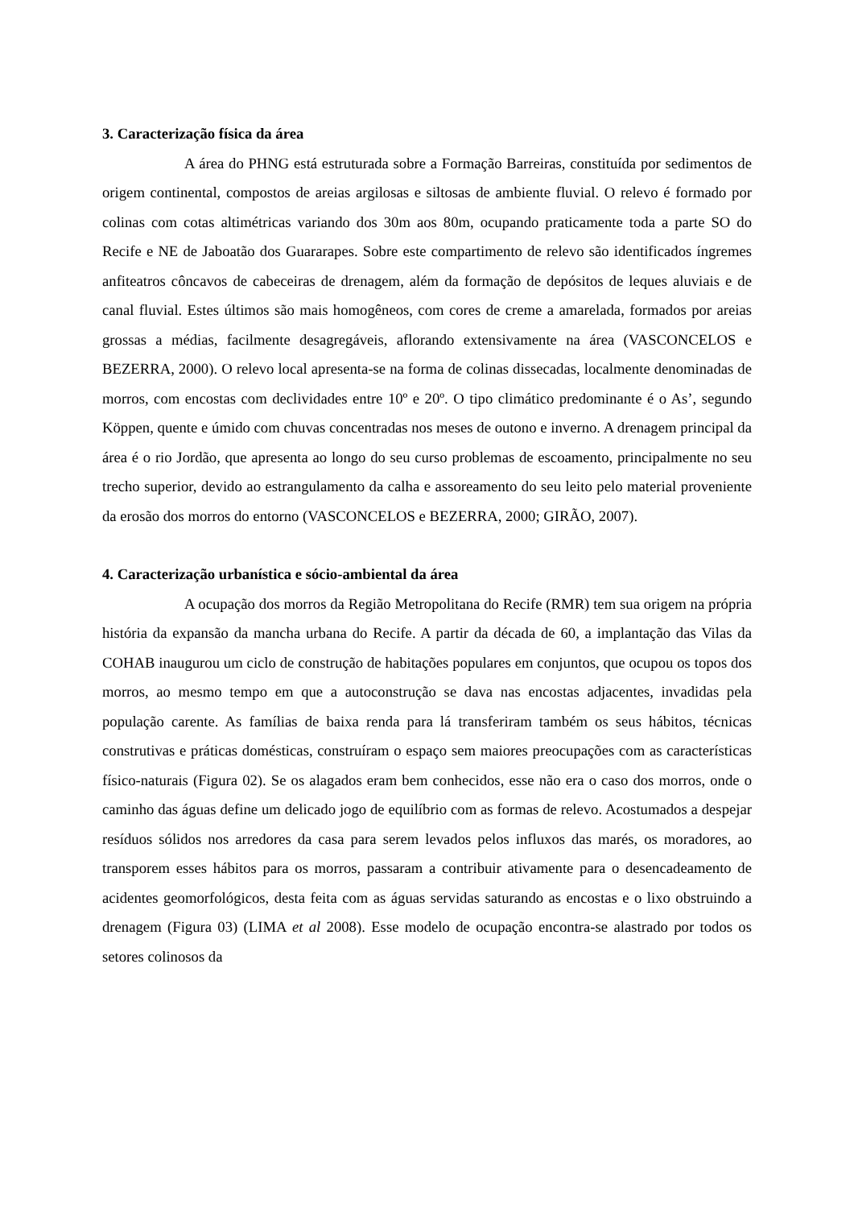3. Caracterização física da área
A área do PHNG está estruturada sobre a Formação Barreiras, constituída por sedimentos de origem continental, compostos de areias argilosas e siltosas de ambiente fluvial. O relevo é formado por colinas com cotas altimétricas variando dos 30m aos 80m, ocupando praticamente toda a parte SO do Recife e NE de Jaboatão dos Guararapes. Sobre este compartimento de relevo são identificados íngremes anfiteatros côncavos de cabeceiras de drenagem, além da formação de depósitos de leques aluviais e de canal fluvial. Estes últimos são mais homogêneos, com cores de creme a amarelada, formados por areias grossas a médias, facilmente desagregáveis, aflorando extensivamente na área (VASCONCELOS e BEZERRA, 2000). O relevo local apresenta-se na forma de colinas dissecadas, localmente denominadas de morros, com encostas com declividades entre 10º e 20º. O tipo climático predominante é o As’, segundo Köppen, quente e úmido com chuvas concentradas nos meses de outono e inverno. A drenagem principal da área é o rio Jordão, que apresenta ao longo do seu curso problemas de escoamento, principalmente no seu trecho superior, devido ao estrangulamento da calha e assoreamento do seu leito pelo material proveniente da erosão dos morros do entorno (VASCONCELOS e BEZERRA, 2000; GIRÃO, 2007).
4. Caracterização urbanística e sócio-ambiental da área
A ocupação dos morros da Região Metropolitana do Recife (RMR) tem sua origem na própria história da expansão da mancha urbana do Recife. A partir da década de 60, a implantação das Vilas da COHAB inaugurou um ciclo de construção de habitações populares em conjuntos, que ocupou os topos dos morros, ao mesmo tempo em que a autoconstrução se dava nas encostas adjacentes, invadidas pela população carente. As famílias de baixa renda para lá transferiram também os seus hábitos, técnicas construtivas e práticas domésticas, construíram o espaço sem maiores preocupações com as características físico-naturais (Figura 02). Se os alagados eram bem conhecidos, esse não era o caso dos morros, onde o caminho das águas define um delicado jogo de equilíbrio com as formas de relevo. Acostumados a despejar resíduos sólidos nos arredores da casa para serem levados pelos influxos das marés, os moradores, ao transporem esses hábitos para os morros, passaram a contribuir ativamente para o desencadeamento de acidentes geomorfológicos, desta feita com as águas servidas saturando as encostas e o lixo obstruindo a drenagem (Figura 03) (LIMA et al 2008). Esse modelo de ocupação encontra-se alastrado por todos os setores colinosos da